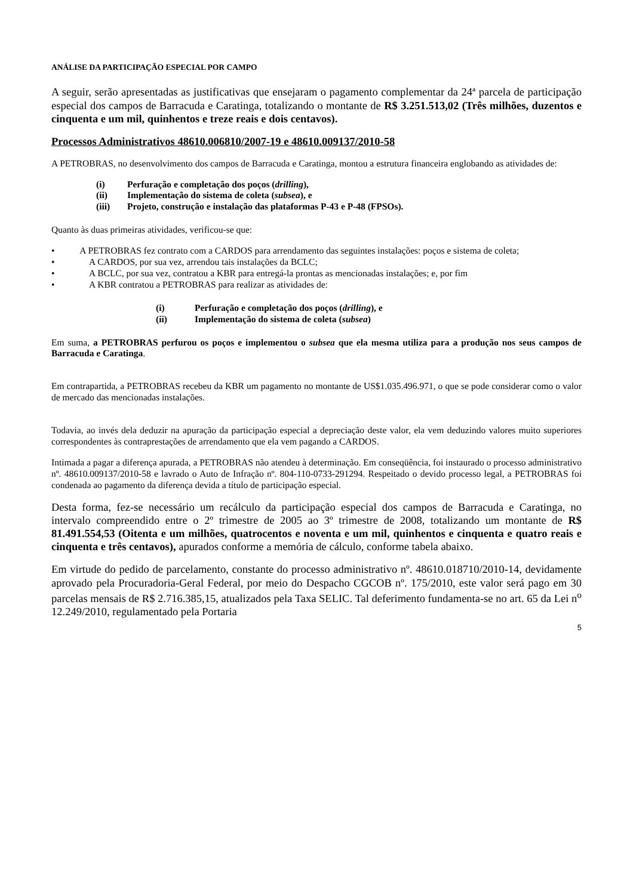ANÁLISE DA PARTICIPAÇÃO ESPECIAL POR CAMPO
A seguir, serão apresentadas as justificativas que ensejaram o pagamento complementar da 24ª parcela de participação especial dos campos de Barracuda e Caratinga, totalizando o montante de R$ 3.251.513,02 (Três milhões, duzentos e cinquenta e um mil, quinhentos e treze reais e dois centavos).
Processos Administrativos 48610.006810/2007-19 e 48610.009137/2010-58
A PETROBRAS, no desenvolvimento dos campos de Barracuda e Caratinga, montou a estrutura financeira englobando as atividades de:
(i) Perfuração e completação dos poços (drilling),
(ii) Implementação do sistema de coleta (subsea), e
(iii) Projeto, construção e instalação das plataformas P-43 e P-48 (FPSOs).
Quanto às duas primeiras atividades, verificou-se que:
• A PETROBRAS fez contrato com a CARDOS para arrendamento das seguintes instalações: poços e sistema de coleta;
• A CARDOS, por sua vez, arrendou tais instalações da BCLC;
• A BCLC, por sua vez, contratou a KBR para entregá-la prontas as mencionadas instalações; e, por fim
• A KBR contratou a PETROBRAS para realizar as atividades de:
(i) Perfuração e completação dos poços (drilling), e
(ii) Implementação do sistema de coleta (subsea)
Em suma, a PETROBRAS perfurou os poços e implementou o subsea que ela mesma utiliza para a produção nos seus campos de Barracuda e Caratinga.
Em contrapartida, a PETROBRAS recebeu da KBR um pagamento no montante de US$1.035.496.971, o que se pode considerar como o valor de mercado das mencionadas instalações.
Todavia, ao invés dela deduzir na apuração da participação especial a depreciação deste valor, ela vem deduzindo valores muito superiores correspondentes às contraprestações de arrendamento que ela vem pagando a CARDOS.
Intimada a pagar a diferença apurada, a PETROBRAS não atendeu à determinação. Em conseqüência, foi instaurado o processo administrativo nº. 48610.009137/2010-58 e lavrado o Auto de Infração nº. 804-110-0733-291294. Respeitado o devido processo legal, a PETROBRAS foi condenada ao pagamento da diferença devida a título de participação especial.
Desta forma, fez-se necessário um recálculo da participação especial dos campos de Barracuda e Caratinga, no intervalo compreendido entre o 2º trimestre de 2005 ao 3º trimestre de 2008, totalizando um montante de R$ 81.491.554,53 (Oitenta e um milhões, quatrocentos e noventa e um mil, quinhentos e cinquenta e quatro reais e cinquenta e três centavos), apurados conforme a memória de cálculo, conforme tabela abaixo.
Em virtude do pedido de parcelamento, constante do processo administrativo nº. 48610.018710/2010-14, devidamente aprovado pela Procuradoria-Geral Federal, por meio do Despacho CGCOB nº. 175/2010, este valor será pago em 30 parcelas mensais de R$ 2.716.385,15, atualizados pela Taxa SELIC. Tal deferimento fundamenta-se no art. 65 da Lei n<sup>o</sup> 12.249/2010, regulamentado pela Portaria
5